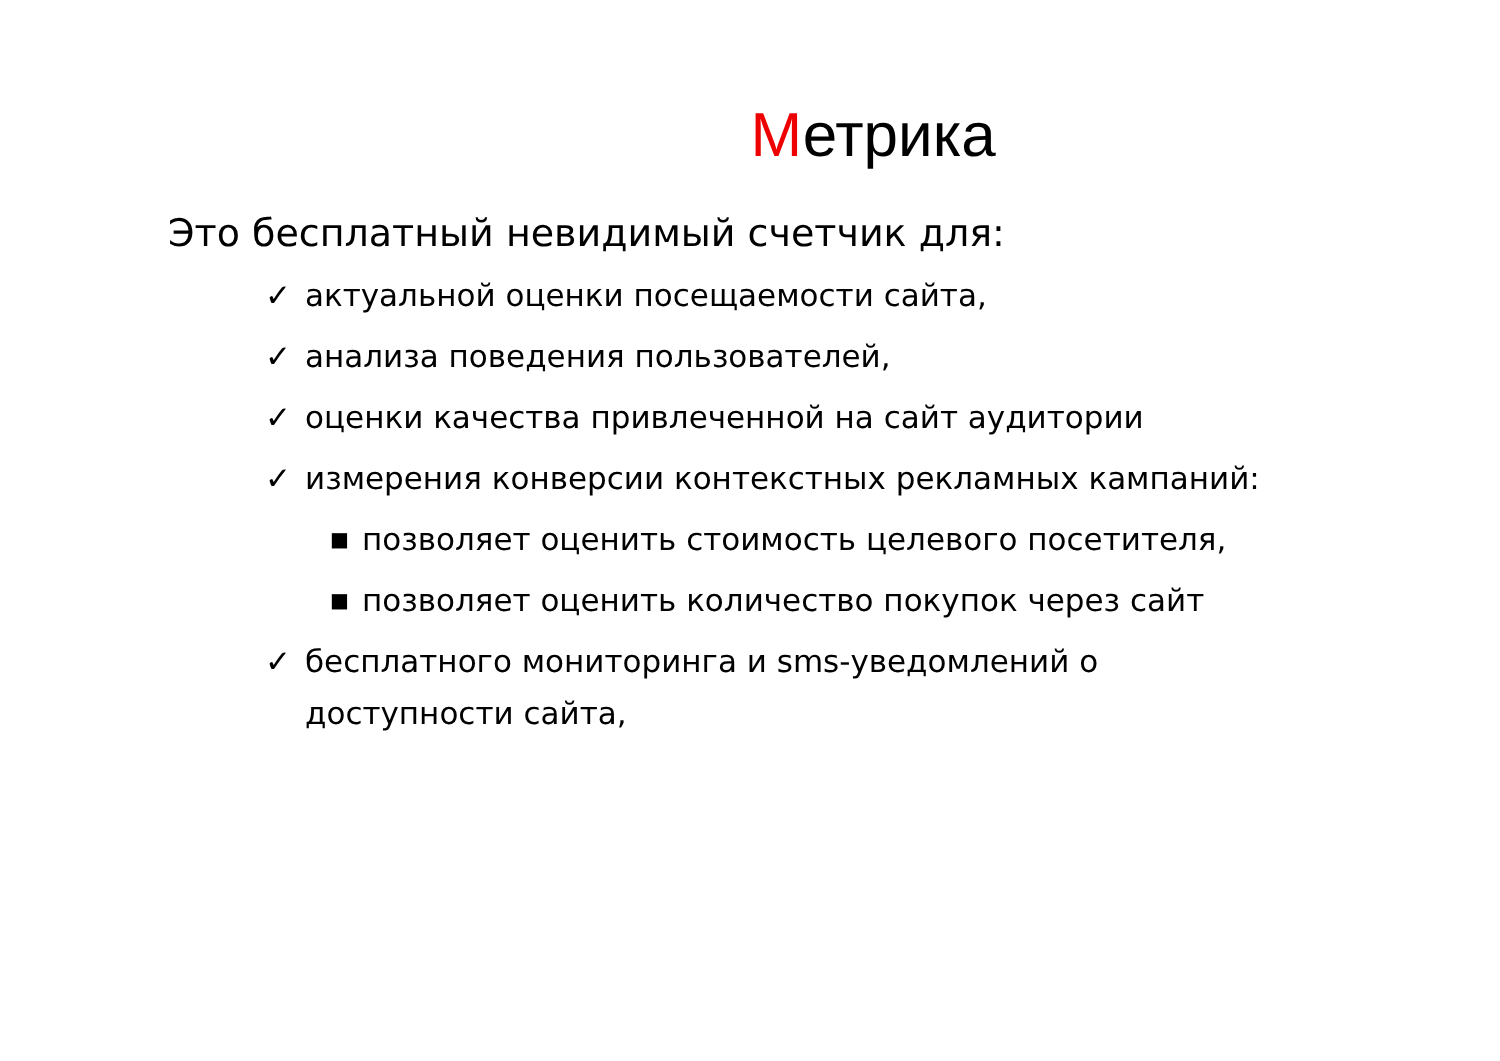Метрика
Это бесплатный невидимый счетчик для:
✓ актуальной оценки посещаемости сайта,
✓ анализа поведения пользователей,
✓ оценки качества привлеченной на сайт аудитории
✓ измерения конверсии контекстных рекламных кампаний:
■ позволяет оценить стоимость целевого посетителя,
■ позволяет оценить количество покупок через сайт
✓ бесплатного мониторинга и sms-уведомлений о доступности сайта,